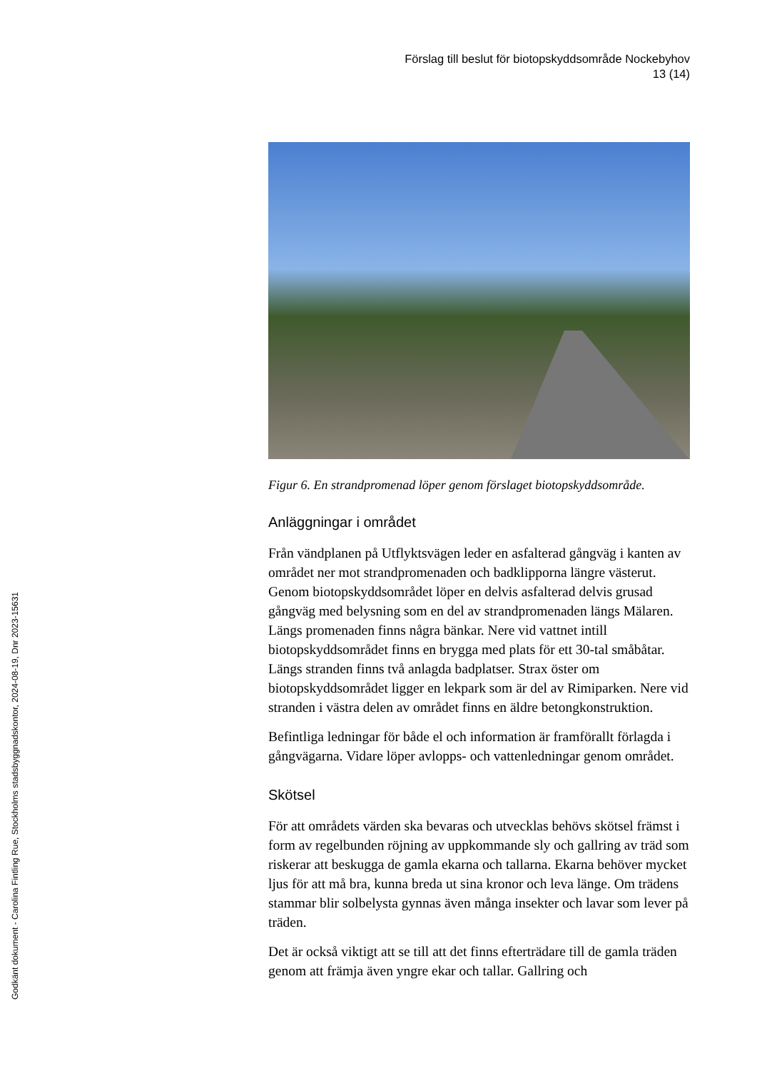Godkänt dokument - Carolina Fintling Rue, Stockholms stadsbyggnadskontor, 2024-08-19, Dnr 2023-15631
Förslag till beslut för biotopskyddsområde Nockebyhov
13 (14)
Figur 6. En strandpromenad löper genom förslaget biotopskyddsområde.
Anläggningar i området
Från vändplanen på Utflyktsvägen leder en asfalterad gångväg i kanten av området ner mot strandpromenaden och badklipporna längre västerut. Genom biotopskyddsområdet löper en delvis asfalterad delvis grusad gångväg med belysning som en del av strandpromenaden längs Mälaren. Längs promenaden finns några bänkar. Nere vid vattnet intill biotopskyddsområdet finns en brygga med plats för ett 30-tal småbåtar. Längs stranden finns två anlagda badplatser. Strax öster om biotopskyddsområdet ligger en lekpark som är del av Rimiparken. Nere vid stranden i västra delen av området finns en äldre betongkonstruktion.
Befintliga ledningar för både el och information är framförallt förlagda i gångvägarna. Vidare löper avlopps- och vattenledningar genom området.
Skötsel
För att områdets värden ska bevaras och utvecklas behövs skötsel främst i form av regelbunden röjning av uppkommande sly och gallring av träd som riskerar att beskugga de gamla ekarna och tallarna. Ekarna behöver mycket ljus för att må bra, kunna breda ut sina kronor och leva länge. Om trädens stammar blir solbelysta gynnas även många insekter och lavar som lever på träden.
Det är också viktigt att se till att det finns efterträdare till de gamla träden genom att främja även yngre ekar och tallar. Gallring och